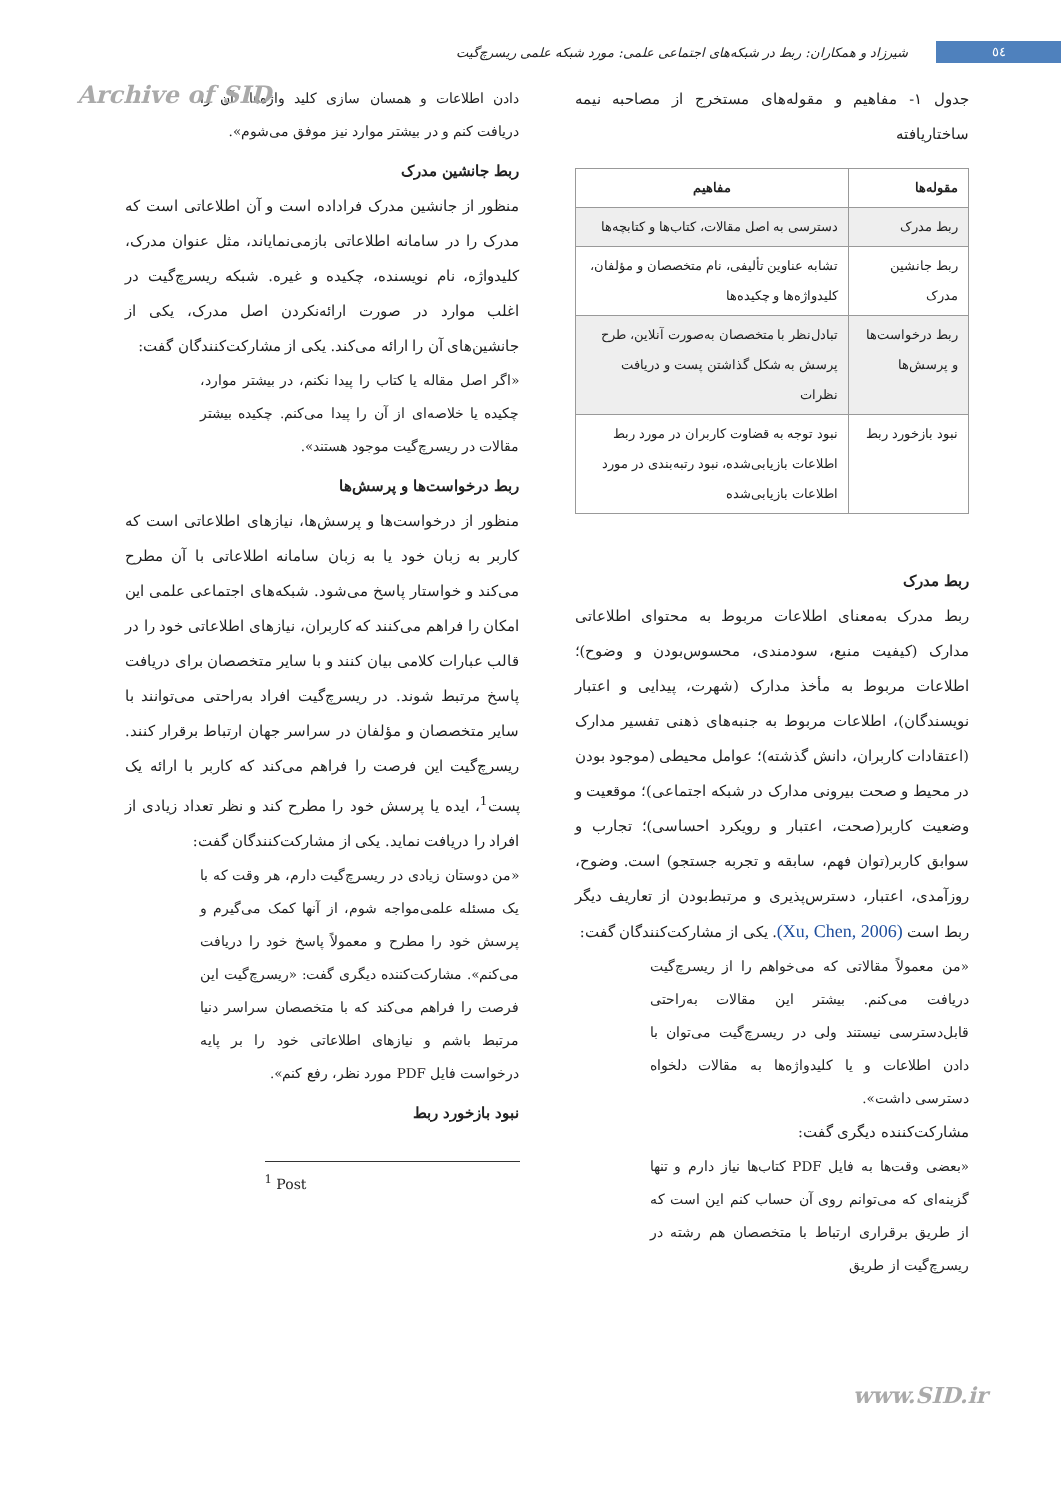٥٤
شیرزاد و همکاران: ربط در شبکه‌های اجتماعی علمی: مورد شبکه علمی ریسرچ‌گیت
Archive of SID
جدول ۱- مفاهیم و مقوله‌های مستخرج از مصاحبه نیمه ساختاریافته
| مقوله‌ها | مفاهیم |
| --- | --- |
| ربط مدرک | دسترسی به اصل مقالات، کتاب‌ها و کتابچه‌ها |
| ربط جانشین مدرک | تشابه عناوین تألیفی، نام متخصصان و مؤلفان، کلیدواژه‌ها و چکیده‌ها |
| ربط درخواست‌ها و پرسش‌ها | تبادل‌نظر با متخصصان به‌صورت آنلاین، طرح پرسش به شکل گذاشتن پست و دریافت نظرات |
| نبود بازخورد ربط | نبود توجه به قضاوت کاربران در مورد ربط اطلاعات بازیابی‌شده، نبود رتبه‌بندی در مورد اطلاعات بازیابی‌شده |
ربط مدرک
ربط مدرک به‌معنای اطلاعات مربوط به محتوای اطلاعاتی مدارک (کیفیت منبع، سودمندی، محسوس‌بودن و وضوح)؛ اطلاعات مربوط به مأخذ مدارک (شهرت، پیدایی و اعتبار نویسندگان)، اطلاعات مربوط به جنبه‌های ذهنی تفسیر مدارک (اعتقادات کاربران، دانش گذشته)؛ عوامل محیطی (موجود بودن در محیط و صحت بیرونی مدارک در شبکه اجتماعی)؛ موقعیت و وضعیت کاربر(صحت، اعتبار و رویکرد احساسی)؛ تجارب و سوابق کاربر(توان فهم، سابقه و تجربه جستجو) است. وضوح، روزآمدی، اعتبار، دسترس‌پذیری و مرتبط‌بودن از تعاریف دیگر ربط است (Xu, Chen, 2006). یکی از مشارکت‌کنندگان گفت:
«من معمولاً مقالاتی که می‌خواهم را از ریسرچ‌گیت دریافت می‌کنم. بیشتر این مقالات به‌راحتی قابل‌دسترسی نیستند ولی در ریسرچ‌گیت می‌توان با دادن اطلاعات و یا کلیدواژه‌ها به مقالات دلخواه دسترسی داشت».
مشارکت‌کننده دیگری گفت:
«بعضی وقت‌ها به فایل PDF کتاب‌ها نیاز دارم و تنها گزینه‌ای که می‌توانم روی آن حساب کنم این است که از طریق برقراری ارتباط با متخصصان هم رشته در ریسرچ‌گیت از طریق
دادن اطلاعات و همسان سازی کلید واژه‌ها، آن را دریافت کنم و در بیشتر موارد نیز موفق می‌شوم».
ربط جانشین مدرک
منظور از جانشین مدرک فراداده است و آن اطلاعاتی است که مدرک را در سامانه اطلاعاتی بازمی‌نمایاند، مثل عنوان مدرک، کلیدواژه، نام نویسنده، چکیده و غیره. شبکه ریسرچ‌گیت در اغلب موارد در صورت ارائه‌نکردن اصل مدرک، یکی از جانشین‌های آن را ارائه می‌کند. یکی از مشارکت‌کنندگان گفت:
«اگر اصل مقاله یا کتاب را پیدا نکنم، در بیشتر موارد، چکیده یا خلاصه‌ای از آن را پیدا می‌کنم. چکیده بیشتر مقالات در ریسرچ‌گیت موجود هستند».
ربط درخواست‌ها و پرسش‌ها
منظور از درخواست‌ها و پرسش‌ها، نیازهای اطلاعاتی است که کاربر به زبان خود یا به زبان سامانه اطلاعاتی با آن مطرح می‌کند و خواستار پاسخ می‌شود. شبکه‌های اجتماعی علمی این امکان را فراهم می‌کنند که کاربران، نیازهای اطلاعاتی خود را در قالب عبارات کلامی بیان کنند و با سایر متخصصان برای دریافت پاسخ مرتبط شوند. در ریسرچ‌گیت افراد به‌راحتی می‌توانند با سایر متخصصان و مؤلفان در سراسر جهان ارتباط برقرار کنند. ریسرچ‌گیت این فرصت را فراهم می‌کند که کاربر با ارائه یک پست<sup>1</sup>، ایده یا پرسش خود را مطرح کند و نظر تعداد زیادی از افراد را دریافت نماید. یکی از مشارکت‌کنندگان گفت:
«من دوستان زیادی در ریسرچ‌گیت دارم، هر وقت که با یک مسئله علمی‌مواجه شوم، از آنها کمک می‌گیرم و پرسش خود را مطرح و معمولاً پاسخ خود را دریافت می‌کنم». مشارکت‌کننده دیگری گفت: «ریسرچ‌گیت این فرصت را فراهم می‌کند که با متخصصان سراسر دنیا مرتبط باشم و نیازهای اطلاعاتی خود را بر پایه درخواست فایل PDF مورد نظر، رفع کنم».
نبود بازخورد ربط
<sup>1</sup> Post
www.SID.ir